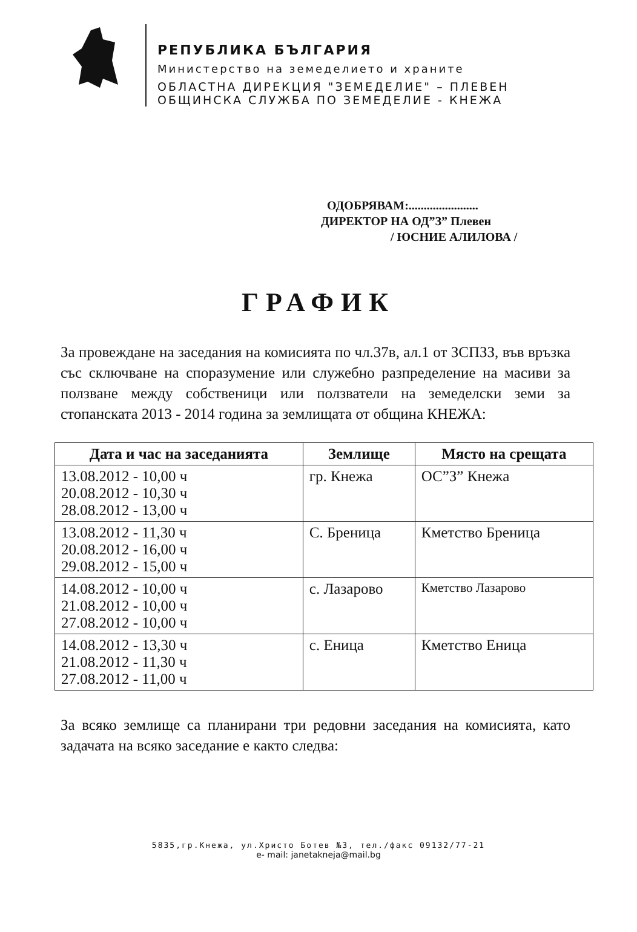РЕПУБЛИКА БЪЛГАРИЯ
Министерство на земеделието и храните
ОБЛАСТНА ДИРЕКЦИЯ "ЗЕМЕДЕЛИЕ" – ПЛЕВЕН
ОБЩИНСКА СЛУЖБА ПО ЗЕМЕДЕЛИЕ - КНЕЖА
ОДОБРЯВАМ:.......................
ДИРЕКТОР НА ОД”З” Плевен
/ ЮСНИЕ АЛИЛОВА /
ГРАФИК
За провеждане на заседания на комисията по чл.37в, ал.1 от ЗСПЗЗ, във връзка със сключване на споразумение или служебно разпределение на масиви за ползване между собственици или ползватели на земеделски земи за стопанската 2013 - 2014 година за землищата от община КНЕЖА:
| Дата и час на заседанията | Землище | Място на срещата |
| --- | --- | --- |
| 13.08.2012 - 10,00 ч 20.08.2012 - 10,30 ч 28.08.2012 - 13,00 ч | гр. Кнежа | ОС”З” Кнежа |
| 13.08.2012 - 11,30 ч 20.08.2012 - 16,00 ч 29.08.2012 - 15,00 ч | С. Бреница | Кметство Бреница |
| 14.08.2012 - 10,00 ч 21.08.2012 - 10,00 ч 27.08.2012 - 10,00 ч | с. Лазарово | Кметство Лазарово |
| 14.08.2012 - 13,30 ч 21.08.2012 - 11,30 ч 27.08.2012 - 11,00 ч | с. Еница | Кметство Еница |
За всяко землище са планирани три редовни заседания на комисията, като задачата на всяко заседание е както следва:
5835,гр.Кнежа, ул.Христо Ботев №3, тел./факс 09132/77-21
e- mail: janetakneja@mail.bg